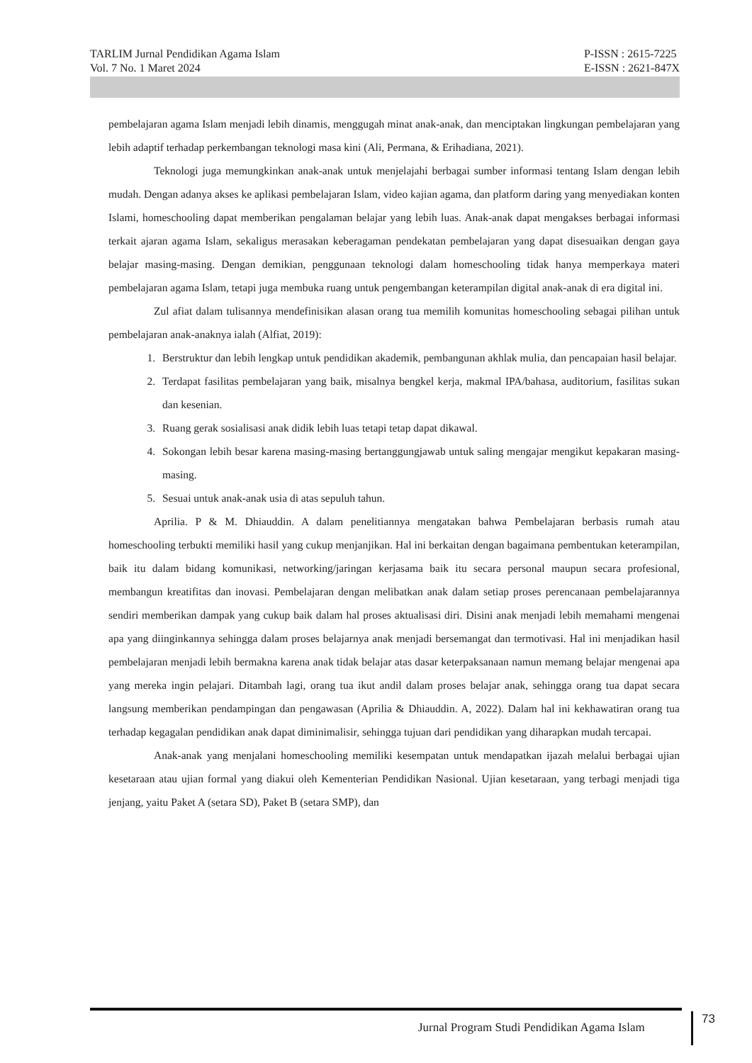TARLIM Jurnal Pendidikan Agama Islam
Vol. 7 No. 1 Maret 2024
P-ISSN : 2615-7225
E-ISSN : 2621-847X
pembelajaran agama Islam menjadi lebih dinamis, menggugah minat anak-anak, dan menciptakan lingkungan pembelajaran yang lebih adaptif terhadap perkembangan teknologi masa kini (Ali, Permana, & Erihadiana, 2021).
Teknologi juga memungkinkan anak-anak untuk menjelajahi berbagai sumber informasi tentang Islam dengan lebih mudah. Dengan adanya akses ke aplikasi pembelajaran Islam, video kajian agama, dan platform daring yang menyediakan konten Islami, homeschooling dapat memberikan pengalaman belajar yang lebih luas. Anak-anak dapat mengakses berbagai informasi terkait ajaran agama Islam, sekaligus merasakan keberagaman pendekatan pembelajaran yang dapat disesuaikan dengan gaya belajar masing-masing. Dengan demikian, penggunaan teknologi dalam homeschooling tidak hanya memperkaya materi pembelajaran agama Islam, tetapi juga membuka ruang untuk pengembangan keterampilan digital anak-anak di era digital ini.
Zul afiat dalam tulisannya mendefinisikan alasan orang tua memilih komunitas homeschooling sebagai pilihan untuk pembelajaran anak-anaknya ialah (Alfiat, 2019):
1. Berstruktur dan lebih lengkap untuk pendidikan akademik, pembangunan akhlak mulia, dan pencapaian hasil belajar.
2. Terdapat fasilitas pembelajaran yang baik, misalnya bengkel kerja, makmal IPA/bahasa, auditorium, fasilitas sukan dan kesenian.
3. Ruang gerak sosialisasi anak didik lebih luas tetapi tetap dapat dikawal.
4. Sokongan lebih besar karena masing-masing bertanggungjawab untuk saling mengajar mengikut kepakaran masing-masing.
5. Sesuai untuk anak-anak usia di atas sepuluh tahun.
Aprilia. P & M. Dhiauddin. A dalam penelitiannya mengatakan bahwa Pembelajaran berbasis rumah atau homeschooling terbukti memiliki hasil yang cukup menjanjikan. Hal ini berkaitan dengan bagaimana pembentukan keterampilan, baik itu dalam bidang komunikasi, networking/jaringan kerjasama baik itu secara personal maupun secara profesional, membangun kreatifitas dan inovasi. Pembelajaran dengan melibatkan anak dalam setiap proses perencanaan pembelajarannya sendiri memberikan dampak yang cukup baik dalam hal proses aktualisasi diri. Disini anak menjadi lebih memahami mengenai apa yang diinginkannya sehingga dalam proses belajarnya anak menjadi bersemangat dan termotivasi. Hal ini menjadikan hasil pembelajaran menjadi lebih bermakna karena anak tidak belajar atas dasar keterpaksanaan namun memang belajar mengenai apa yang mereka ingin pelajari. Ditambah lagi, orang tua ikut andil dalam proses belajar anak, sehingga orang tua dapat secara langsung memberikan pendampingan dan pengawasan (Aprilia & Dhiauddin. A, 2022). Dalam hal ini kekhawatiran orang tua terhadap kegagalan pendidikan anak dapat diminimalisir, sehingga tujuan dari pendidikan yang diharapkan mudah tercapai.
Anak-anak yang menjalani homeschooling memiliki kesempatan untuk mendapatkan ijazah melalui berbagai ujian kesetaraan atau ujian formal yang diakui oleh Kementerian Pendidikan Nasional. Ujian kesetaraan, yang terbagi menjadi tiga jenjang, yaitu Paket A (setara SD), Paket B (setara SMP), dan
Jurnal Program Studi Pendidikan Agama Islam
73